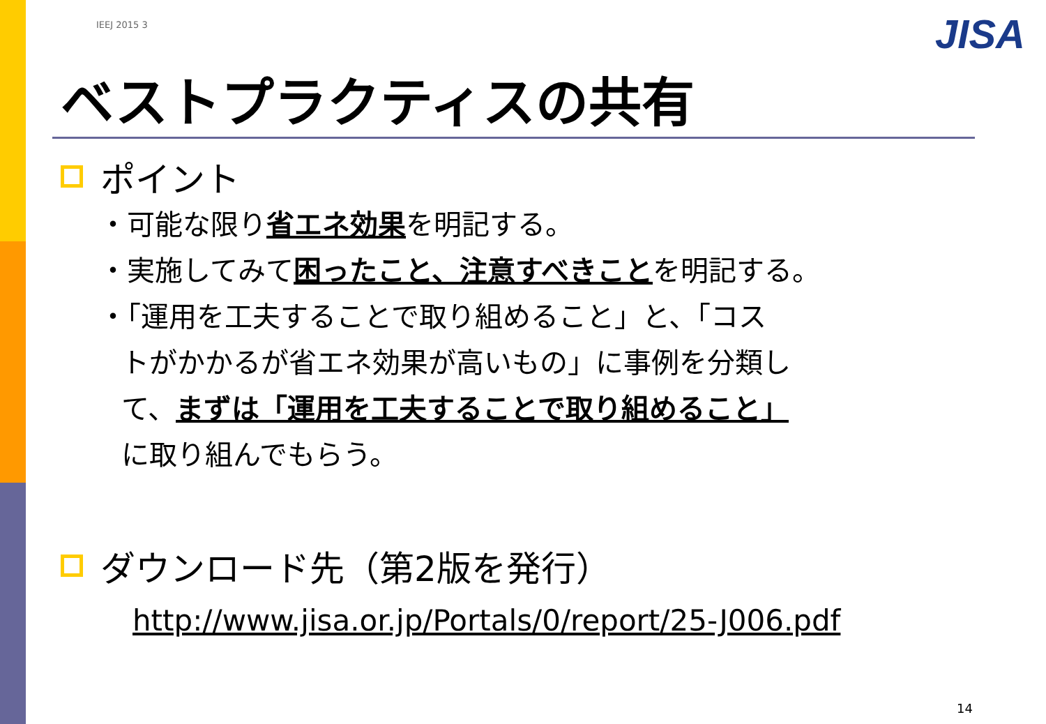JISA
IEEJ 2015 3
ベストプラクティスの共有
ポイント
・可能な限り省エネ効果を明記する。
・実施してみて困ったこと、注意すべきことを明記する。
・「運用を工夫することで取り組めること」と、「コス
トがかかるが省エネ効果が高いもの」に事例を分類し
て、まずは「運用を工夫することで取り組めること」
に取り組んでもらう。
ダウンロード先（第2版を発行）
http://www.jisa.or.jp/Portals/0/report/25-J006.pdf
14